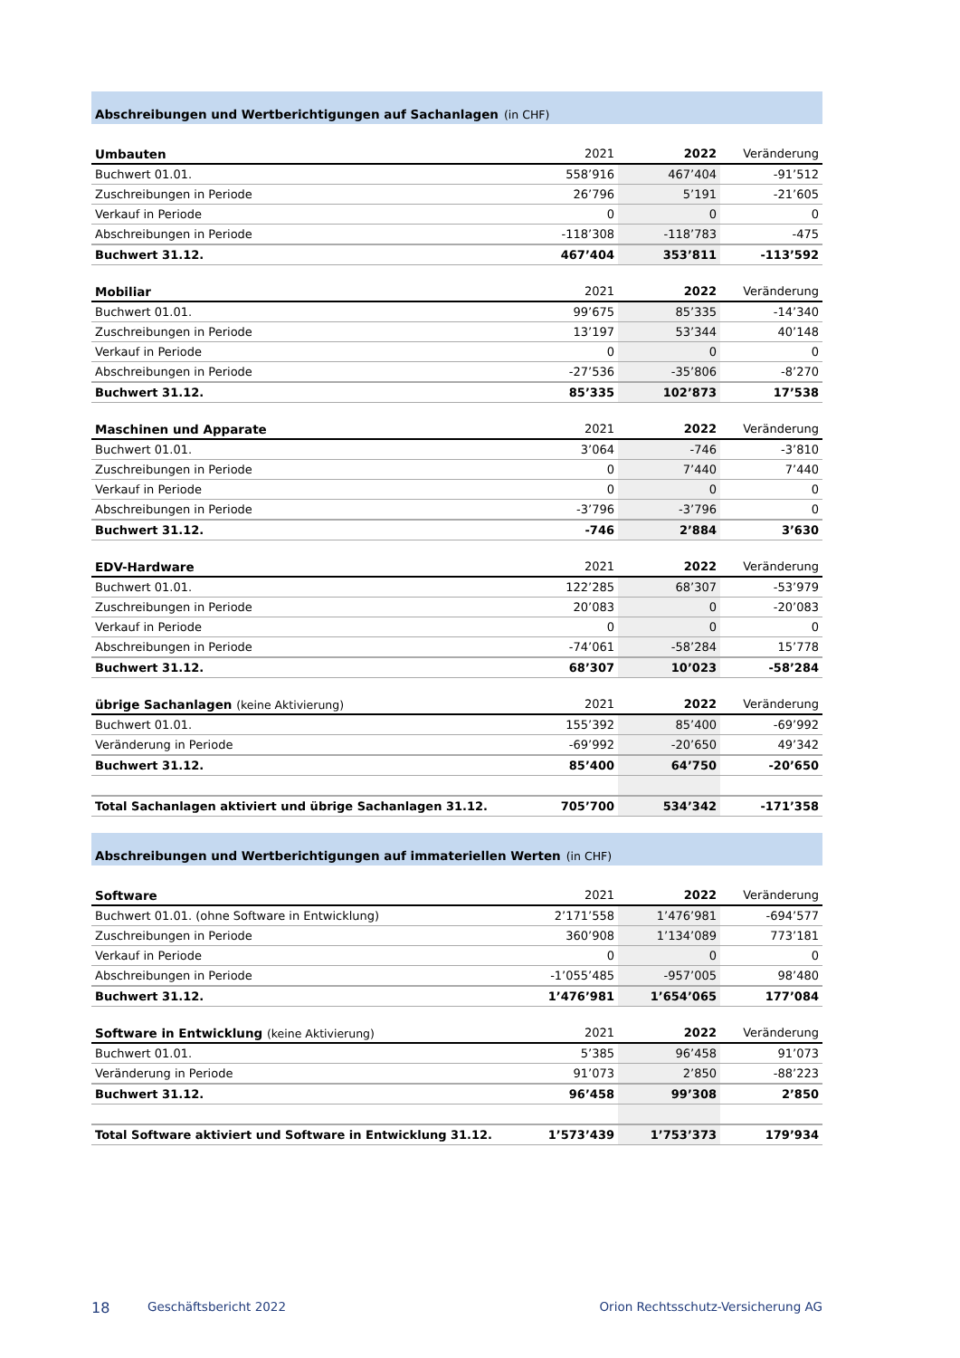Abschreibungen und Wertberichtigungen auf Sachanlagen (in CHF)
| Umbauten | 2021 | 2022 | Veränderung |
| --- | --- | --- | --- |
| Buchwert 01.01. | 558’916 | 467’404 | -91’512 |
| Zuschreibungen in Periode | 26’796 | 5’191 | -21’605 |
| Verkauf in Periode | 0 | 0 | 0 |
| Abschreibungen in Periode | -118’308 | -118’783 | -475 |
| Buchwert 31.12. | 467’404 | 353’811 | -113’592 |
| Mobiliar | 2021 | 2022 | Veränderung |
| --- | --- | --- | --- |
| Buchwert 01.01. | 99’675 | 85’335 | -14’340 |
| Zuschreibungen in Periode | 13’197 | 53’344 | 40’148 |
| Verkauf in Periode | 0 | 0 | 0 |
| Abschreibungen in Periode | -27’536 | -35’806 | -8’270 |
| Buchwert 31.12. | 85’335 | 102’873 | 17’538 |
| Maschinen und Apparate | 2021 | 2022 | Veränderung |
| --- | --- | --- | --- |
| Buchwert 01.01. | 3’064 | -746 | -3’810 |
| Zuschreibungen in Periode | 0 | 7’440 | 7’440 |
| Verkauf in Periode | 0 | 0 | 0 |
| Abschreibungen in Periode | -3’796 | -3’796 | 0 |
| Buchwert 31.12. | -746 | 2’884 | 3’630 |
| EDV-Hardware | 2021 | 2022 | Veränderung |
| --- | --- | --- | --- |
| Buchwert 01.01. | 122’285 | 68’307 | -53’979 |
| Zuschreibungen in Periode | 20’083 | 0 | -20’083 |
| Verkauf in Periode | 0 | 0 | 0 |
| Abschreibungen in Periode | -74’061 | -58’284 | 15’778 |
| Buchwert 31.12. | 68’307 | 10’023 | -58’284 |
| übrige Sachanlagen (keine Aktivierung) | 2021 | 2022 | Veränderung |
| --- | --- | --- | --- |
| Buchwert 01.01. | 155’392 | 85’400 | -69’992 |
| Veränderung in Periode | -69’992 | -20’650 | 49’342 |
| Buchwert 31.12. | 85’400 | 64’750 | -20’650 |
| Total Sachanlagen aktiviert und übrige Sachanlagen 31.12. | 705’700 | 534’342 | -171’358 |
Abschreibungen und Wertberichtigungen auf immateriellen Werten (in CHF)
| Software | 2021 | 2022 | Veränderung |
| --- | --- | --- | --- |
| Buchwert 01.01. (ohne Software in Entwicklung) | 2’171’558 | 1’476’981 | -694’577 |
| Zuschreibungen in Periode | 360’908 | 1’134’089 | 773’181 |
| Verkauf in Periode | 0 | 0 | 0 |
| Abschreibungen in Periode | -1’055’485 | -957’005 | 98’480 |
| Buchwert 31.12. | 1’476’981 | 1’654’065 | 177’084 |
| Software in Entwicklung (keine Aktivierung) | 2021 | 2022 | Veränderung |
| --- | --- | --- | --- |
| Buchwert 01.01. | 5’385 | 96’458 | 91’073 |
| Veränderung in Periode | 91’073 | 2’850 | -88’223 |
| Buchwert 31.12. | 96’458 | 99’308 | 2’850 |
| Total Software aktiviert und Software in Entwicklung 31.12. | 1’573’439 | 1’753’373 | 179’934 |
18 Geschäftsbericht 2022 Orion Rechtsschutz-Versicherung AG